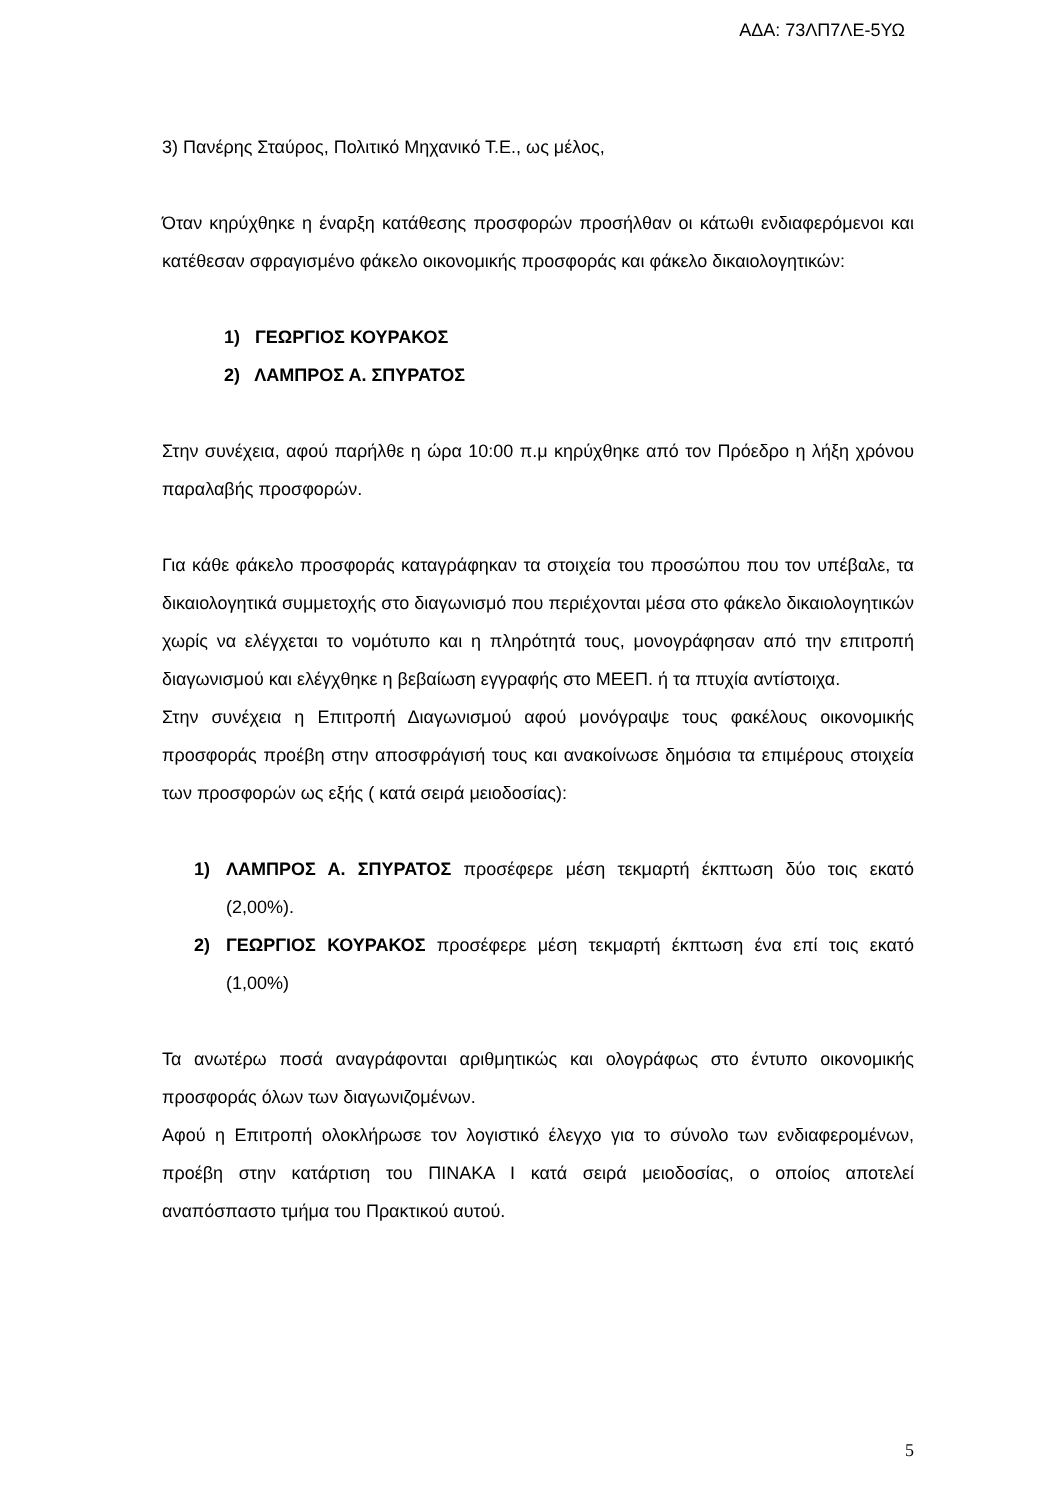ΑΔΑ: 73ΛΠ7ΛΕ-5ΥΩ
3) Πανέρης Σταύρος, Πολιτικό Μηχανικό Τ.Ε., ως μέλος,
Όταν κηρύχθηκε η έναρξη κατάθεσης προσφορών προσήλθαν οι κάτωθι ενδιαφερόμενοι και κατέθεσαν σφραγισμένο φάκελο οικονομικής προσφοράς και φάκελο δικαιολογητικών:
1) ΓΕΩΡΓΙΟΣ ΚΟΥΡΑΚΟΣ
2) ΛΑΜΠΡΟΣ Α. ΣΠΥΡΑΤΟΣ
Στην συνέχεια, αφού παρήλθε η ώρα 10:00 π.μ κηρύχθηκε από τον Πρόεδρο η λήξη χρόνου παραλαβής προσφορών.
Για κάθε φάκελο προσφοράς καταγράφηκαν τα στοιχεία του προσώπου που τον υπέβαλε, τα δικαιολογητικά συμμετοχής στο διαγωνισμό που περιέχονται μέσα στο φάκελο δικαιολογητικών χωρίς να ελέγχεται το νομότυπο και η πληρότητά τους, μονογράφησαν από την επιτροπή διαγωνισμού και ελέγχθηκε η βεβαίωση εγγραφής στο ΜΕΕΠ. ή τα πτυχία αντίστοιχα.
Στην συνέχεια η Επιτροπή Διαγωνισμού αφού μονόγραψε τους φακέλους οικονομικής προσφοράς προέβη στην αποσφράγισή τους και ανακοίνωσε δημόσια τα επιμέρους στοιχεία των προσφορών ως εξής ( κατά σειρά μειοδοσίας):
1) ΛΑΜΠΡΟΣ Α. ΣΠΥΡΑΤΟΣ προσέφερε μέση τεκμαρτή έκπτωση δύο τοις εκατό (2,00%).
2) ΓΕΩΡΓΙΟΣ ΚΟΥΡΑΚΟΣ προσέφερε μέση τεκμαρτή έκπτωση ένα επί τοις εκατό (1,00%)
Τα ανωτέρω ποσά αναγράφονται αριθμητικώς και ολογράφως στο έντυπο οικονομικής προσφοράς όλων των διαγωνιζομένων.
Αφού η Επιτροπή ολοκλήρωσε τον λογιστικό έλεγχο για το σύνολο των ενδιαφερομένων, προέβη στην κατάρτιση του ΠΙΝΑΚΑ Ι κατά σειρά μειοδοσίας, ο οποίος αποτελεί αναπόσπαστο τμήμα του Πρακτικού αυτού.
5